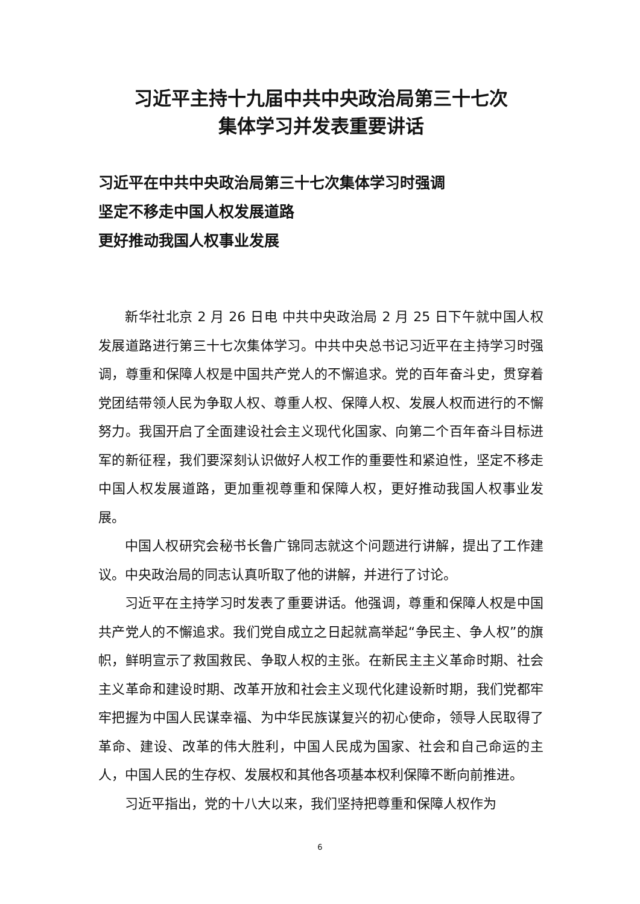习近平主持十九届中共中央政治局第三十七次
集体学习并发表重要讲话
习近平在中共中央政治局第三十七次集体学习时强调
坚定不移走中国人权发展道路
更好推动我国人权事业发展
新华社北京 2 月 26 日电 中共中央政治局 2 月 25 日下午就中国人权发展道路进行第三十七次集体学习。中共中央总书记习近平在主持学习时强调，尊重和保障人权是中国共产党人的不懈追求。党的百年奋斗史，贯穿着党团结带领人民为争取人权、尊重人权、保障人权、发展人权而进行的不懈努力。我国开启了全面建设社会主义现代化国家、向第二个百年奋斗目标进军的新征程，我们要深刻认识做好人权工作的重要性和紧迫性，坚定不移走中国人权发展道路，更加重视尊重和保障人权，更好推动我国人权事业发展。
中国人权研究会秘书长鲁广锦同志就这个问题进行讲解，提出了工作建议。中央政治局的同志认真听取了他的讲解，并进行了讨论。
习近平在主持学习时发表了重要讲话。他强调，尊重和保障人权是中国共产党人的不懈追求。我们党自成立之日起就高举起“争民主、争人权”的旗帜，鲜明宣示了救国救民、争取人权的主张。在新民主主义革命时期、社会主义革命和建设时期、改革开放和社会主义现代化建设新时期，我们党都牢牢把握为中国人民谋幸福、为中华民族谋复兴的初心使命，领导人民取得了革命、建设、改革的伟大胜利，中国人民成为国家、社会和自己命运的主人，中国人民的生存权、发展权和其他各项基本权利保障不断向前推进。
习近平指出，党的十八大以来，我们坚持把尊重和保障人权作为
6